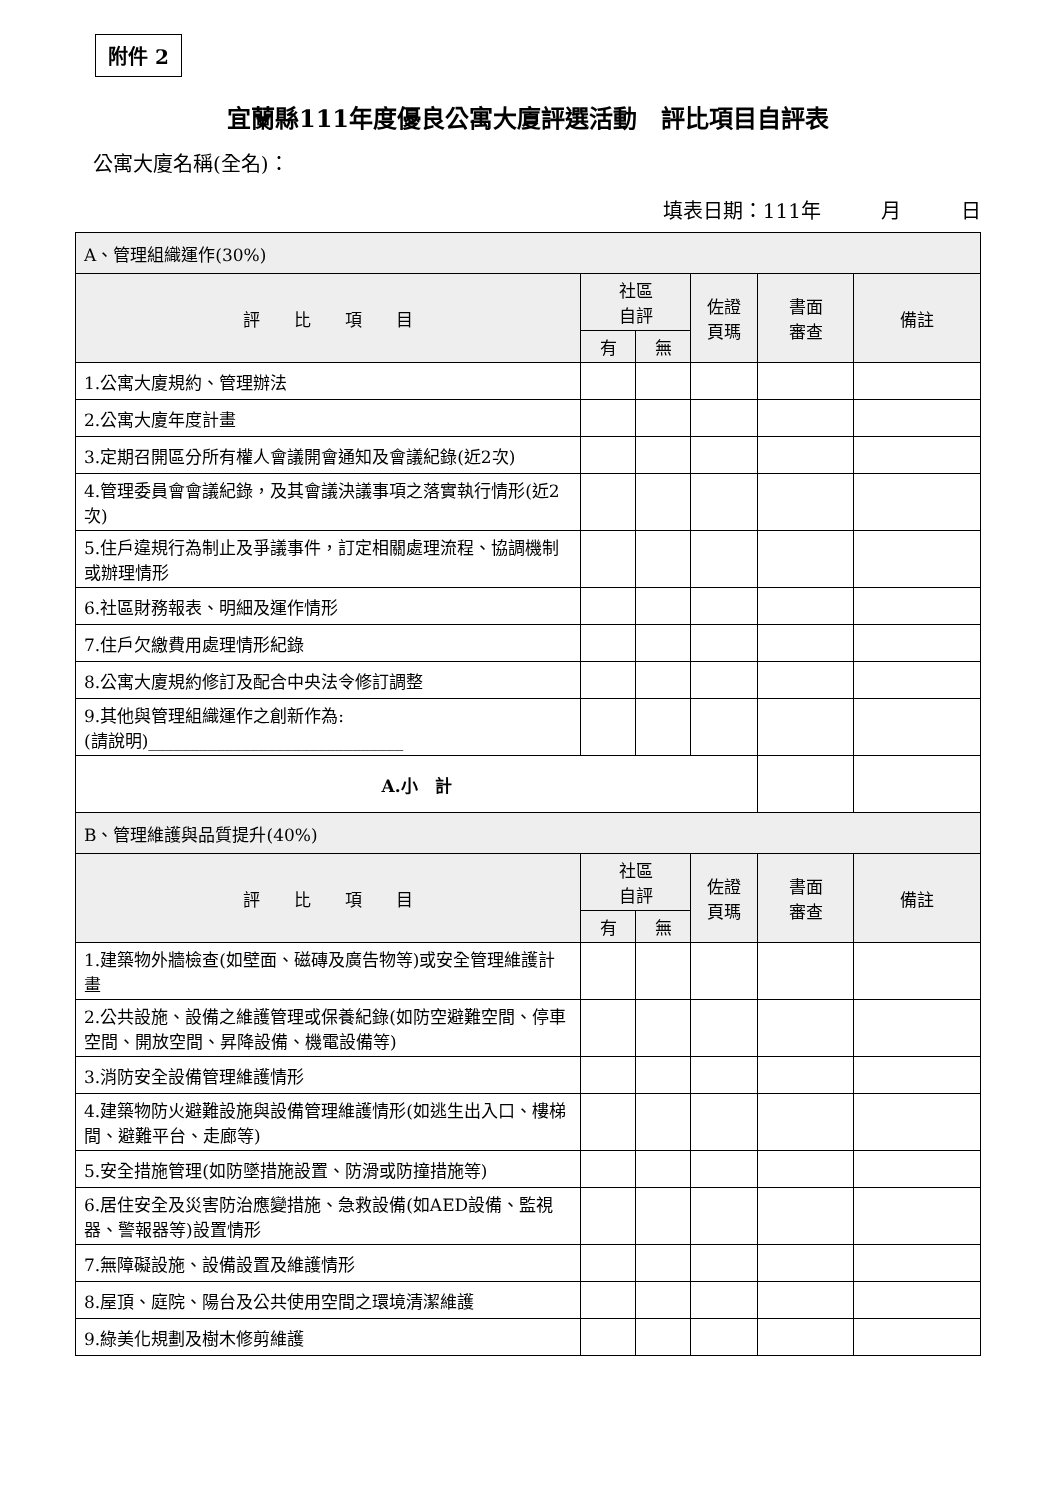附件 2
宜蘭縣111年度優良公寓大廈評選活動　評比項目自評表
公寓大廈名稱(全名)：
填表日期：111年　　　月　　　日
| A、管理組織運作(30%) | | | | | |
| 評 比 項 目 | 社區 自評 | | 佐證 頁瑪 | 書面 審查 | 備註 |
| | 有 | 無 | | | |
| 1.公寓大廈規約、管理辦法 | | | | | |
| 2.公寓大廈年度計畫 | | | | | |
| 3.定期召開區分所有權人會議開會通知及會議紀錄(近2次) | | | | | |
| 4.管理委員會會議紀錄，及其會議決議事項之落實執行情形(近2次) | | | | | |
| 5.住戶違規行為制止及爭議事件，訂定相關處理流程、協調機制或辦理情形 | | | | | |
| 6.社區財務報表、明細及運作情形 | | | | | |
| 7.住戶欠繳費用處理情形紀錄 | | | | | |
| 8.公寓大廈規約修訂及配合中央法令修訂調整 | | | | | |
| 9.其他與管理組織運作之創新作為: (請說明)______________________________ | | | | | |
| A.小 計 | | | | | |
| B、管理維護與品質提升(40%) | | | | | |
| 評 比 項 目 | 社區 自評 | | 佐證 頁瑪 | 書面 審查 | 備註 |
| | 有 | 無 | | | |
| 1.建築物外牆檢查(如壁面、磁磚及廣告物等)或安全管理維護計畫 | | | | | |
| 2.公共設施、設備之維護管理或保養紀錄(如防空避難空間、停車空間、開放空間、昇降設備、機電設備等) | | | | | |
| 3.消防安全設備管理維護情形 | | | | | |
| 4.建築物防火避難設施與設備管理維護情形(如逃生出入口、樓梯間、避難平台、走廊等) | | | | | |
| 5.安全措施管理(如防墜措施設置、防滑或防撞措施等) | | | | | |
| 6.居住安全及災害防治應變措施、急救設備(如AED設備、監視器、警報器等)設置情形 | | | | | |
| 7.無障礙設施、設備設置及維護情形 | | | | | |
| 8.屋頂、庭院、陽台及公共使用空間之環境清潔維護 | | | | | |
| 9.綠美化規劃及樹木修剪維護 | | | | | |